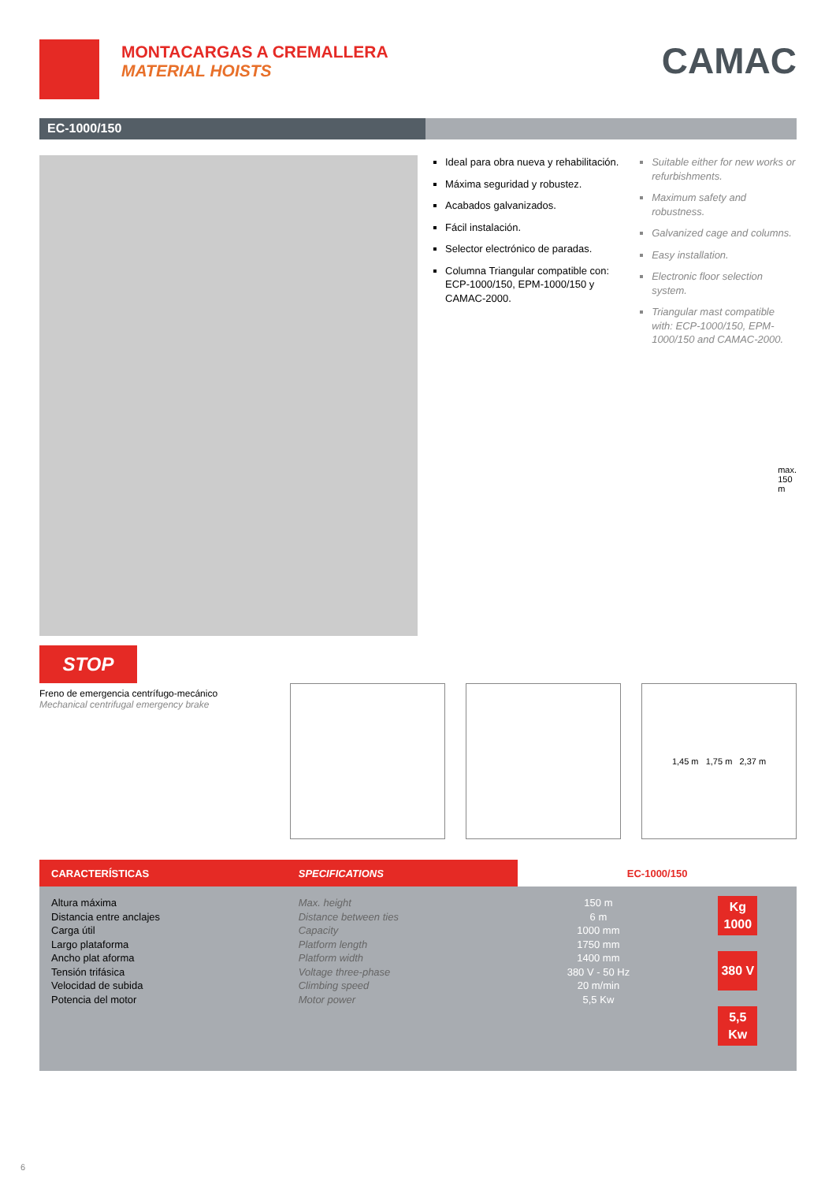MONTACARGAS A CREMALLERA
MATERIAL HOISTS
CAMAC
EC-1000/150
STOP
Freno de emergencia centrífugo-mecánico
Mechanical centrifugal emergency brake
Ideal para obra nueva y rehabilitación.
Máxima seguridad y robustez.
Acabados galvanizados.
Fácil instalación.
Selector electrónico de paradas.
Columna Triangular compatible con: ECP-1000/150, EPM-1000/150 y CAMAC-2000.
Suitable either for new works or refurbishments.
Maximum safety and robustness.
Galvanized cage and columns.
Easy installation.
Electronic floor selection system.
Triangular mast compatible with: ECP-1000/150, EPM-1000/150 and CAMAC-2000.
max. 150 m
1,45 m 1,75 m 2,37 m
| CARACTERÍSTICAS | SPECIFICATIONS | EC-1000/150 | |
| --- | --- | --- | --- |
| Altura máxima Distancia entre anclajes Carga útil Largo plataforma Ancho plat aforma Tensión trifásica Velocidad de subida Potencia del motor | Max. height Distance between ties Capacity Platform length Platform width Voltage three-phase Climbing speed Motor power | 150 m 6 m 1000 mm 1750 mm 1400 mm 380 V - 50 Hz 20 m/min 5,5 Kw | Kg 1000 380 V 5,5 Kw |
6